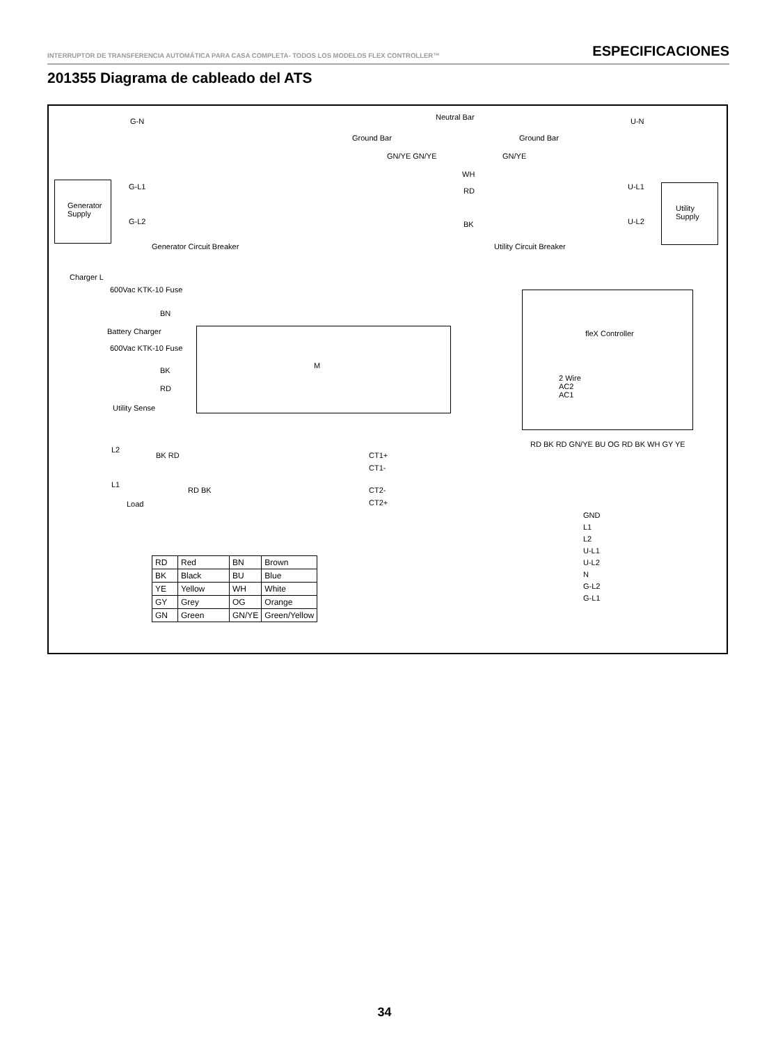INTERRUPTOR DE TRANSFERENCIA AUTOMÁTICA PARA CASA COMPLETA- TODOS LOS MODELOS FLEX CONTROLLER™ ESPECIFICACIONES
201355 Diagrama de cableado del ATS
G-N Neutral Bar U-N
Ground Bar Ground Bar
GN/YE GN/YE GN/YE
WH
Generator Supply
G-L1
G-L2
Generator Circuit Breaker
RD
BK
Utility Circuit Breaker
U-L1
U-L2
Utility Supply
Charger L
600Vac KTK-10 Fuse
BN
Battery Charger
600Vac KTK-10 Fuse
BK
RD
Utility Sense
M
fleX Controller
2 Wire
AC2
AC1
RD BK RD GN/YE BU OG RD BK WH GY YE
L2
BK RD CT1+
CT1-
L1
RD BK CT2-
CT2+ Load
GND
L1
L2
U-L1
U-L2
N
G-L2
G-L1
| RD | Red | BN | Brown |
| BK | Black | BU | Blue |
| YE | Yellow | WH | White |
| GY | Grey | OG | Orange |
| GN | Green | GN/YE | Green/Yellow |
34